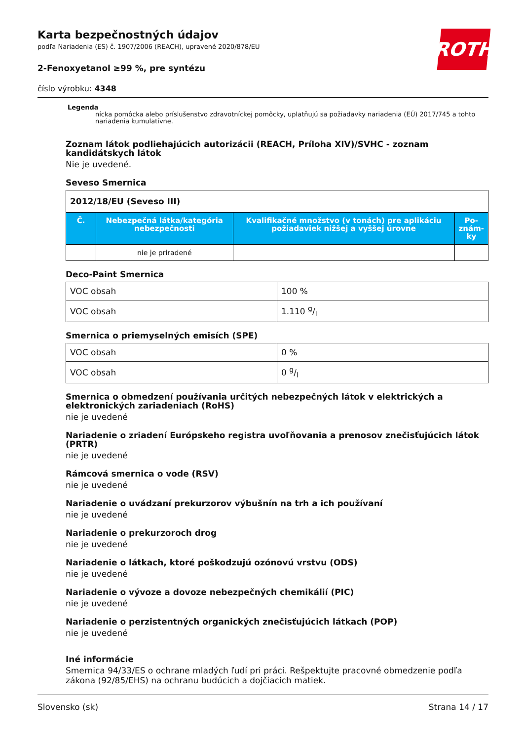ROTH
Karta bezpečnostných údajov
podľa Nariadenia (ES) č. 1907/2006 (REACH), upravené 2020/878/EU
2-Fenoxyetanol ≥99 %, pre syntézu
číslo výrobku: 4348
Legenda
nícka pomôcka alebo príslušenstvo zdravotníckej pomôcky, uplatňujú sa požiadavky nariadenia (EÚ) 2017/745 a tohto nariadenia kumulatívne.
Zoznam látok podliehajúcich autorizácii (REACH, Príloha XIV)/SVHC - zoznam kandidátskych látok
Nie je uvedené.
Seveso Smernica
| 2012/18/EU (Seveso III) | | | |
| --- | --- | --- | --- |
| Č. | Nebezpečná látka/kategória nebezpečnosti | Kvalifikačné množstvo (v tonách) pre aplikáciu požiadaviek nižšej a vyššej úrovne | Po-znám-ky |
| | nie je priradené | | |
Deco-Paint Smernica
| VOC obsah | 100 % |
| VOC obsah | 1.110 g/l |
Smernica o priemyselných emisích (SPE)
| VOC obsah | 0 % |
| VOC obsah | 0 g/l |
Smernica o obmedzení používania určitých nebezpečných látok v elektrických a elektronických zariadeniach (RoHS)
nie je uvedené
Nariadenie o zriadení Európskeho registra uvoľňovania a prenosov znečisťujúcich látok (PRTR)
nie je uvedené
Rámcová smernica o vode (RSV)
nie je uvedené
Nariadenie o uvádzaní prekurzorov výbušnín na trh a ich používaní
nie je uvedené
Nariadenie o prekurzoroch drog
nie je uvedené
Nariadenie o látkach, ktoré poškodzujú ozónovú vrstvu (ODS)
nie je uvedené
Nariadenie o vývoze a dovoze nebezpečných chemikálií (PIC)
nie je uvedené
Nariadenie o perzistentných organických znečisťujúcich látkach (POP)
nie je uvedené
Iné informácie
Smernica 94/33/ES o ochrane mladých ľudí pri práci. Rešpektujte pracovné obmedzenie podľa zákona (92/85/EHS) na ochranu budúcich a dojčiacich matiek.
Slovensko (sk) Strana 14 / 17